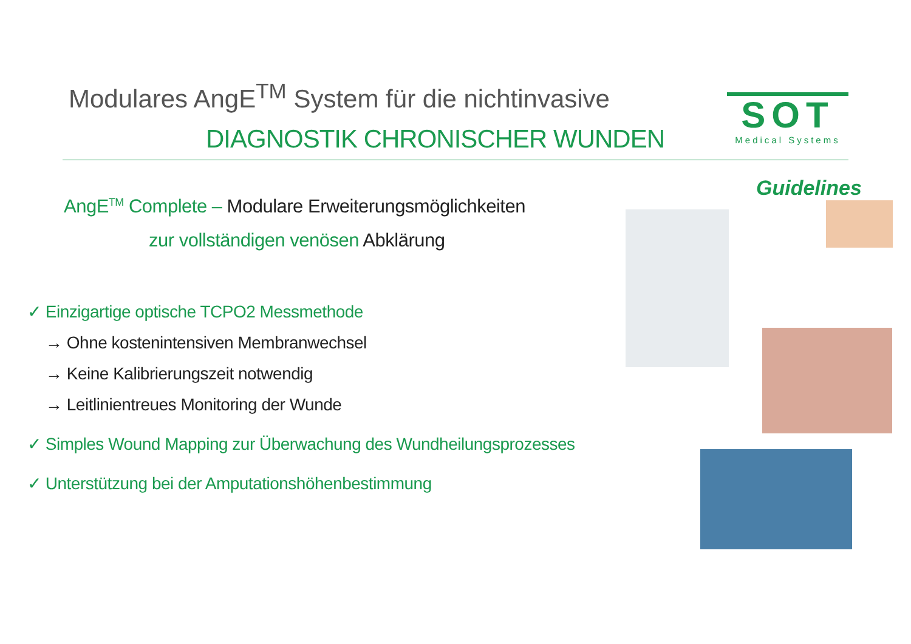Modulares AngE<sup>TM</sup> System für die nichtinvasive
DIAGNOSTIK CHRONISCHER WUNDEN
SOT
Medical Systems
AngE<sup>TM</sup> Complete – Modulare Erweiterungsmöglichkeiten
zur vollständigen venösen Abklärung
✓ Einzigartige optische TCPO2 Messmethode
→ Ohne kostenintensiven Membranwechsel
→ Keine Kalibrierungszeit notwendig
→ Leitlinientreues Monitoring der Wunde
✓ Simples Wound Mapping zur Überwachung des Wundheilungsprozesses
✓ Unterstützung bei der Amputationshöhenbestimmung
Guidelines